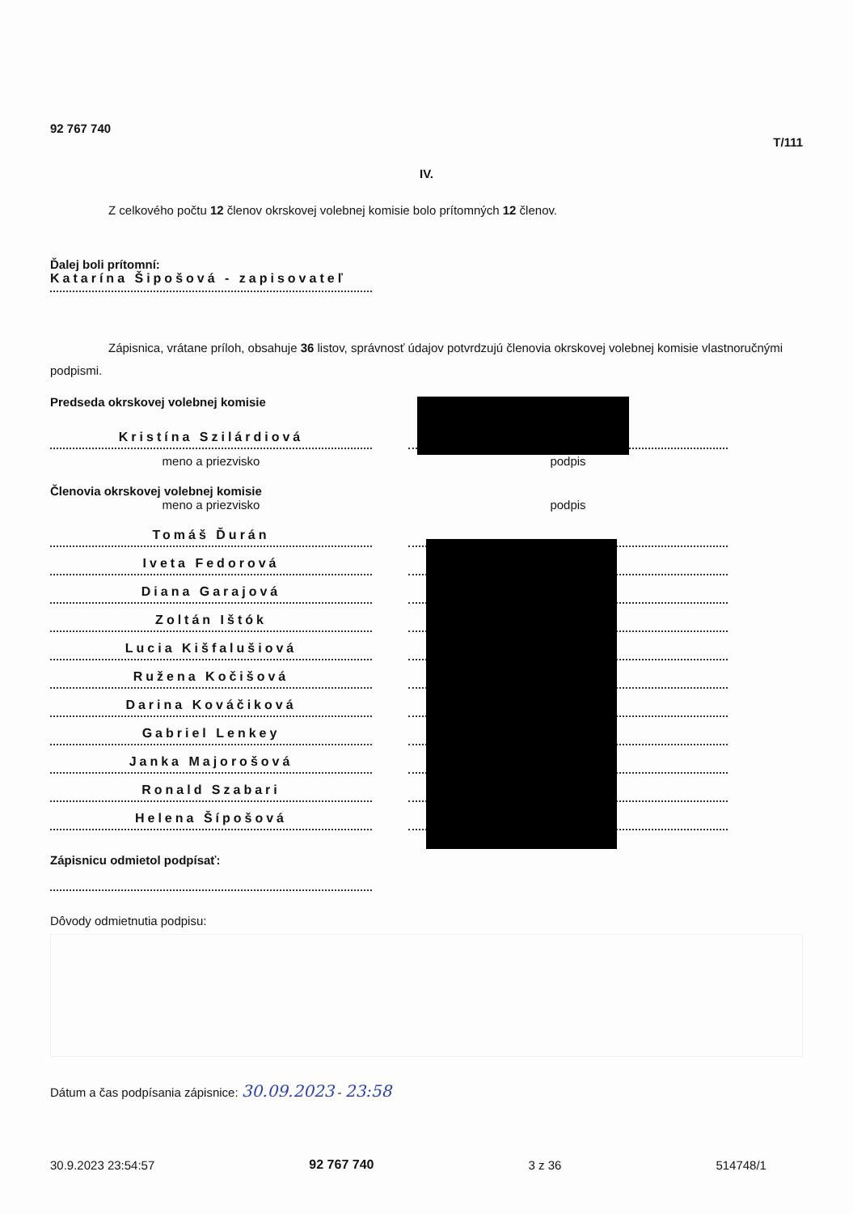92 767 740
T/111
IV.
Z celkového počtu 12 členov okrskovej volebnej komisie bolo prítomných 12 členov.
Ďalej boli prítomní:
Katarína Šipošová - zapisovateľ
Zápisnica, vrátane príloh, obsahuje 36 listov, správnosť údajov potvrdzujú členovia okrskovej volebnej komisie vlastnoručnými podpismi.
Predseda okrskovej volebnej komisie
Kristína Szilárdiová
meno a priezvisko
podpis
Členovia okrskovej volebnej komisie
meno a priezvisko
podpis
Tomáš Ďurán
Iveta Fedorová
Diana Garajová
Zoltán Ištók
Lucia Kišfalušiová
Ružena Kočišová
Darina Kováčiková
Gabriel Lenkey
Janka Majorošová
Ronald Szabari
Helena Šípošová
Zápisnicu odmietol podpísať:
Dôvody odmietnutia podpisu:
Dátum a čas podpísania zápisnice: 30.09.2023 - 23:58
30.9.2023 23:54:57 92 767 740 3 z 36 514748/1